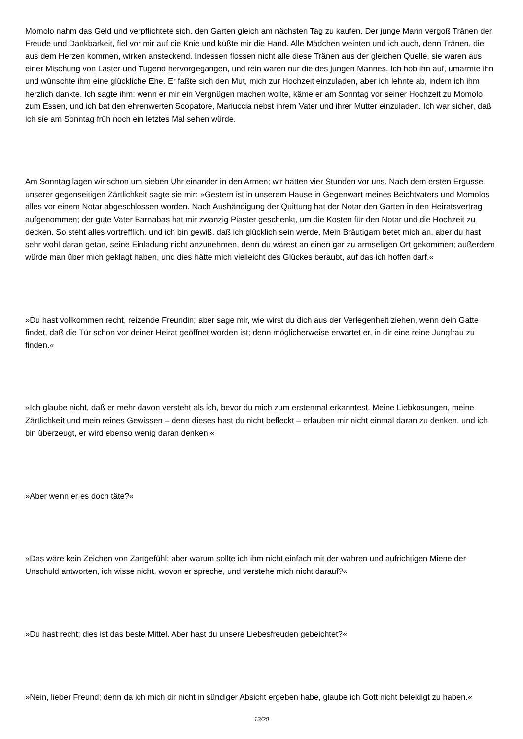Momolo nahm das Geld und verpflichtete sich, den Garten gleich am nächsten Tag zu kaufen. Der junge Mann vergoß Tränen der Freude und Dankbarkeit, fiel vor mir auf die Knie und küßte mir die Hand. Alle Mädchen weinten und ich auch, denn Tränen, die aus dem Herzen kommen, wirken ansteckend. Indessen flossen nicht alle diese Tränen aus der gleichen Quelle, sie waren aus einer Mischung von Laster und Tugend hervorgegangen, und rein waren nur die des jungen Mannes. Ich hob ihn auf, umarmte ihn und wünschte ihm eine glückliche Ehe. Er faßte sich den Mut, mich zur Hochzeit einzuladen, aber ich lehnte ab, indem ich ihm herzlich dankte. Ich sagte ihm: wenn er mir ein Vergnügen machen wollte, käme er am Sonntag vor seiner Hochzeit zu Momolo zum Essen, und ich bat den ehrenwerten Scopatore, Mariuccia nebst ihrem Vater und ihrer Mutter einzuladen. Ich war sicher, daß ich sie am Sonntag früh noch ein letztes Mal sehen würde.
Am Sonntag lagen wir schon um sieben Uhr einander in den Armen; wir hatten vier Stunden vor uns. Nach dem ersten Ergusse unserer gegenseitigen Zärtlichkeit sagte sie mir: »Gestern ist in unserem Hause in Gegenwart meines Beichtvaters und Momolos alles vor einem Notar abgeschlossen worden. Nach Aushändigung der Quittung hat der Notar den Garten in den Heiratsvertrag aufgenommen; der gute Vater Barnabas hat mir zwanzig Piaster geschenkt, um die Kosten für den Notar und die Hochzeit zu decken. So steht alles vortrefflich, und ich bin gewiß, daß ich glücklich sein werde. Mein Bräutigam betet mich an, aber du hast sehr wohl daran getan, seine Einladung nicht anzunehmen, denn du wärest an einen gar zu armseligen Ort gekommen; außerdem würde man über mich geklagt haben, und dies hätte mich vielleicht des Glückes beraubt, auf das ich hoffen darf.«
»Du hast vollkommen recht, reizende Freundin; aber sage mir, wie wirst du dich aus der Verlegenheit ziehen, wenn dein Gatte findet, daß die Tür schon vor deiner Heirat geöffnet worden ist; denn möglicherweise erwartet er, in dir eine reine Jungfrau zu finden.«
»Ich glaube nicht, daß er mehr davon versteht als ich, bevor du mich zum erstenmal erkanntest. Meine Liebkosungen, meine Zärtlichkeit und mein reines Gewissen – denn dieses hast du nicht befleckt – erlauben mir nicht einmal daran zu denken, und ich bin überzeugt, er wird ebenso wenig daran denken.«
»Aber wenn er es doch täte?«
»Das wäre kein Zeichen von Zartgefühl; aber warum sollte ich ihm nicht einfach mit der wahren und aufrichtigen Miene der Unschuld antworten, ich wisse nicht, wovon er spreche, und verstehe mich nicht darauf?«
»Du hast recht; dies ist das beste Mittel. Aber hast du unsere Liebesfreuden gebeichtet?«
»Nein, lieber Freund; denn da ich mich dir nicht in sündiger Absicht ergeben habe, glaube ich Gott nicht beleidigt zu haben.«
13/20